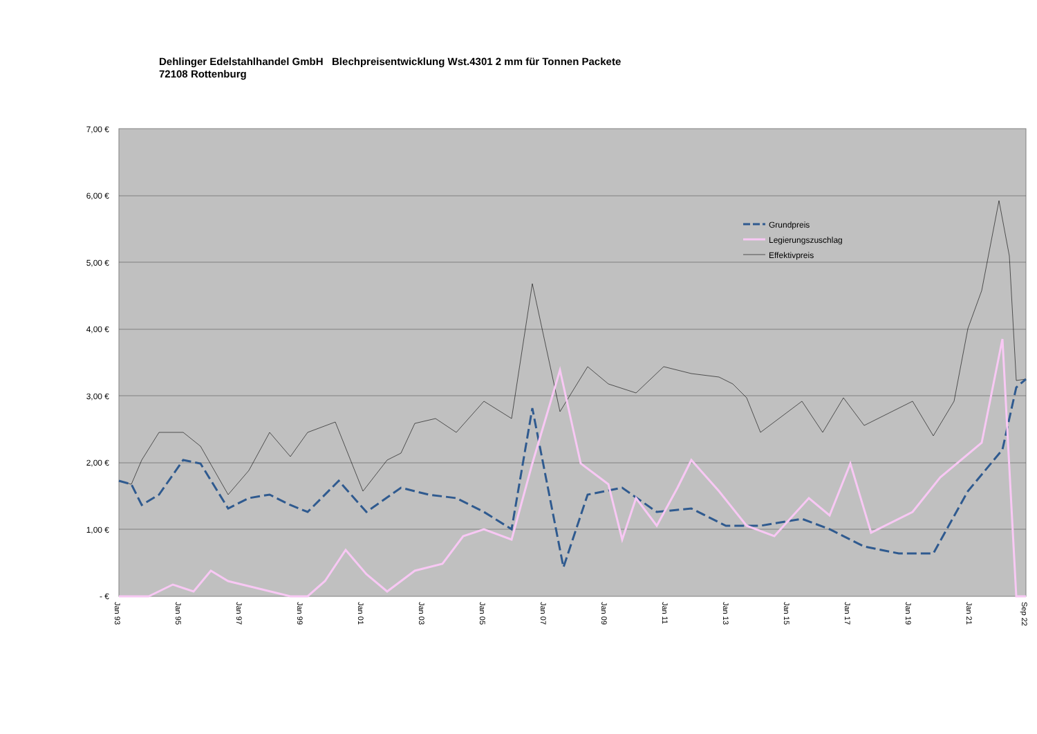Dehlinger Edelstahlhandel GmbH Blechpreisentwicklung Wst.4301 2 mm für Tonnen Packete
72108 Rottenburg
7,00 €
6,00 €
5,00 €
4,00 €
3,00 €
2,00 €
1,00 €
- €
Grundpreis
Legierungszuschlag
Effektivpreis
Jan 93
Jan 95
Jan 97
Jan 99
Jan 01
Jan 03
Jan 05
Jan 07
Jan 09
Jan 11
Jan 13
Jan 15
Jan 17
Jan 19
Jan 21
Sep 22